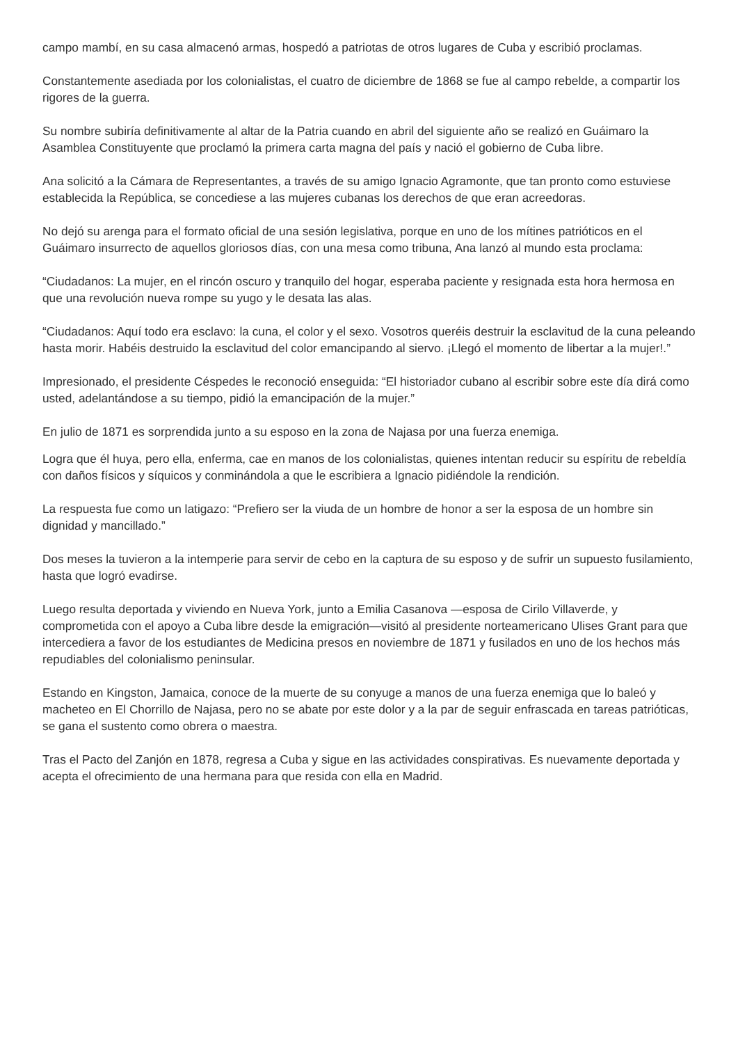campo mambí, en su casa almacenó armas, hospedó a patriotas de otros lugares de Cuba y escribió proclamas.
Constantemente asediada por los colonialistas, el cuatro de diciembre de 1868 se fue al campo rebelde, a compartir los rigores de la guerra.
Su nombre subiría definitivamente al altar de la Patria cuando en abril del siguiente año se realizó en Guáimaro la Asamblea Constituyente que proclamó la primera carta magna del país y nació el gobierno de Cuba libre.
Ana solicitó a la Cámara de Representantes, a través de su amigo Ignacio Agramonte, que tan pronto como estuviese establecida la República, se concediese a las mujeres cubanas los derechos de que eran acreedoras.
No dejó su arenga para el formato oficial de una sesión legislativa, porque en uno de los mítines patrióticos en el Guáimaro insurrecto de aquellos gloriosos días, con una mesa como tribuna, Ana lanzó al mundo esta proclama:
“Ciudadanos: La mujer, en el rincón oscuro y tranquilo del hogar, esperaba paciente y resignada esta hora hermosa en que una revolución nueva rompe su yugo y le desata las alas.
“Ciudadanos: Aquí todo era esclavo: la cuna, el color y el sexo. Vosotros queréis destruir la esclavitud de la cuna peleando hasta morir. Habéis destruido la esclavitud del color emancipando al siervo. ¡Llegó el momento de libertar a la mujer!.”
Impresionado, el presidente Céspedes le reconoció enseguida: “El historiador cubano al escribir sobre este día dirá como usted, adelantándose a su tiempo, pidió la emancipación de la mujer.”
En julio de 1871 es sorprendida junto a su esposo en la zona de Najasa por una fuerza enemiga.
Logra que él huya, pero ella, enferma, cae en manos de los colonialistas, quienes intentan reducir su espíritu de rebeldía con daños físicos y síquicos y conminándola a que le escribiera a Ignacio pidiéndole la rendición.
La respuesta fue como un latigazo: “Prefiero ser la viuda de un hombre de honor a ser la esposa de un hombre sin dignidad y mancillado.”
Dos meses la tuvieron a la intemperie para servir de cebo en la captura de su esposo y de sufrir un supuesto fusilamiento, hasta que logró evadirse.
Luego resulta deportada y viviendo en Nueva York, junto a Emilia Casanova —esposa de Cirilo Villaverde, y comprometida con el apoyo a Cuba libre desde la emigración—visitó al presidente norteamericano Ulises Grant para que intercediera a favor de los estudiantes de Medicina presos en noviembre de 1871 y fusilados en uno de los hechos más repudiables del colonialismo peninsular.
Estando en Kingston, Jamaica, conoce de la muerte de su conyuge a manos de una fuerza enemiga que lo baleó y macheteo en El Chorrillo de Najasa, pero no se abate por este dolor y a la par de seguir enfrascada en tareas patrióticas, se gana el sustento como obrera o maestra.
Tras el Pacto del Zanjón en 1878, regresa a Cuba y sigue en las actividades conspirativas. Es nuevamente deportada y acepta el ofrecimiento de una hermana para que resida con ella en Madrid.